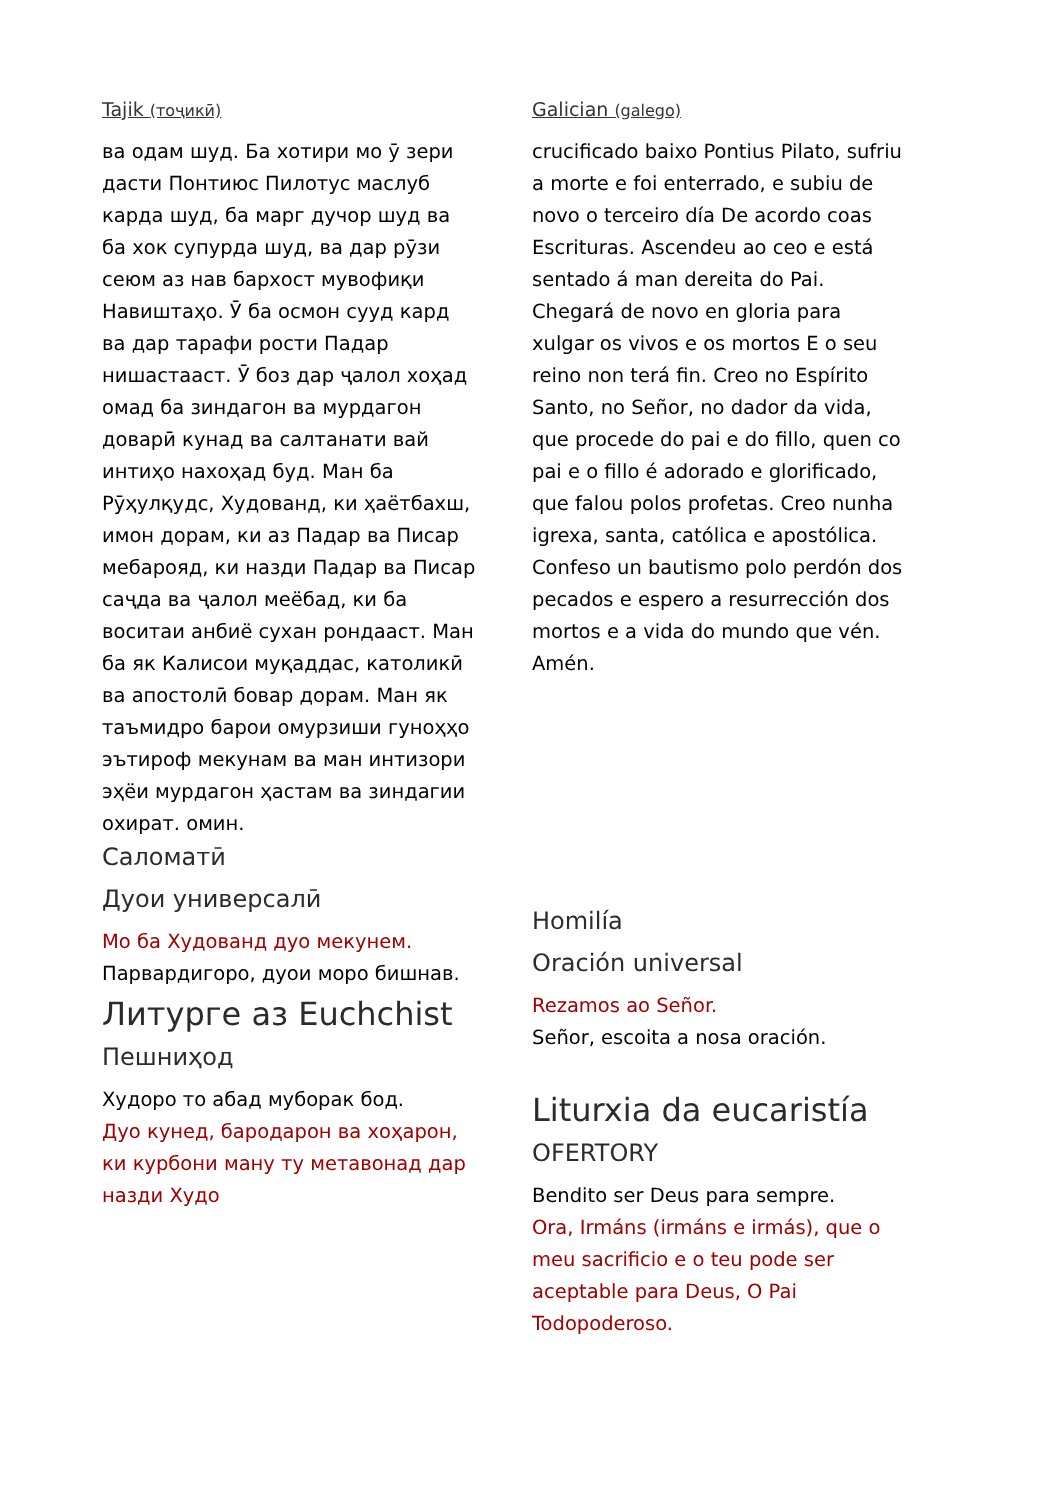Tajik (тоҷикӣ)
ва одам шуд. Ба хотири мо ӯ зери дасти Понтиюс Пилотус маслуб карда шуд, ба марг дучор шуд ва ба хок супурда шуд, ва дар рӯзи сеюм аз нав бархост мувофиқи Навиштаҳо. Ӯ ба осмон сууд кард ва дар тарафи рости Падар нишастааст. Ӯ боз дар ҷалол хоҳад омад ба зиндагон ва мурдагон доварӣ кунад ва салтанати вай интиҳо нахоҳад буд. Ман ба Рӯҳулқудс, Худованд, ки ҳаётбахш, имон дорам, ки аз Падар ва Писар мебарояд, ки назди Падар ва Писар саҷда ва ҷалол меёбад, ки ба воситаи анбиё сухан рондааст. Ман ба як Калисои муқаддас, католикӣ ва апостолӣ бовар дорам. Ман як таъмидро барои омурзиши гуноҳҳо эътироф мекунам ва ман интизори эҳёи мурдагон ҳастам ва зиндагии охират. омин.
Саломатӣ
Дуои универсалӣ
Мо ба Худованд дуо мекунем.
Парвардигоро, дуои моро бишнав.
Литурге аз Euchchist
Пешниҳод
Худоро то абад муборак бод.
Дуо кунед, бародарон ва хоҳарон, ки курбони ману ту метавонад дар назди Худо
Galician (galego)
crucificado baixo Pontius Pilato, sufriu a morte e foi enterrado, e subiu de novo o terceiro día De acordo coas Escrituras. Ascendeu ao ceo e está sentado á man dereita do Pai. Chegará de novo en gloria para xulgar os vivos e os mortos E o seu reino non terá fin. Creo no Espírito Santo, no Señor, no dador da vida, que procede do pai e do fillo, quen co pai e o fillo é adorado e glorificado, que falou polos profetas. Creo nunha igrexa, santa, católica e apostólica. Confeso un bautismo polo perdón dos pecados e espero a resurrección dos mortos e a vida do mundo que vén. Amén.
Homilía
Oración universal
Rezamos ao Señor.
Señor, escoita a nosa oración.
Liturxia da eucaristía
OFERTORY
Bendito ser Deus para sempre.
Ora, Irmáns (irmáns e irmás), que o meu sacrificio e o teu pode ser aceptable para Deus, O Pai Todopoderoso.